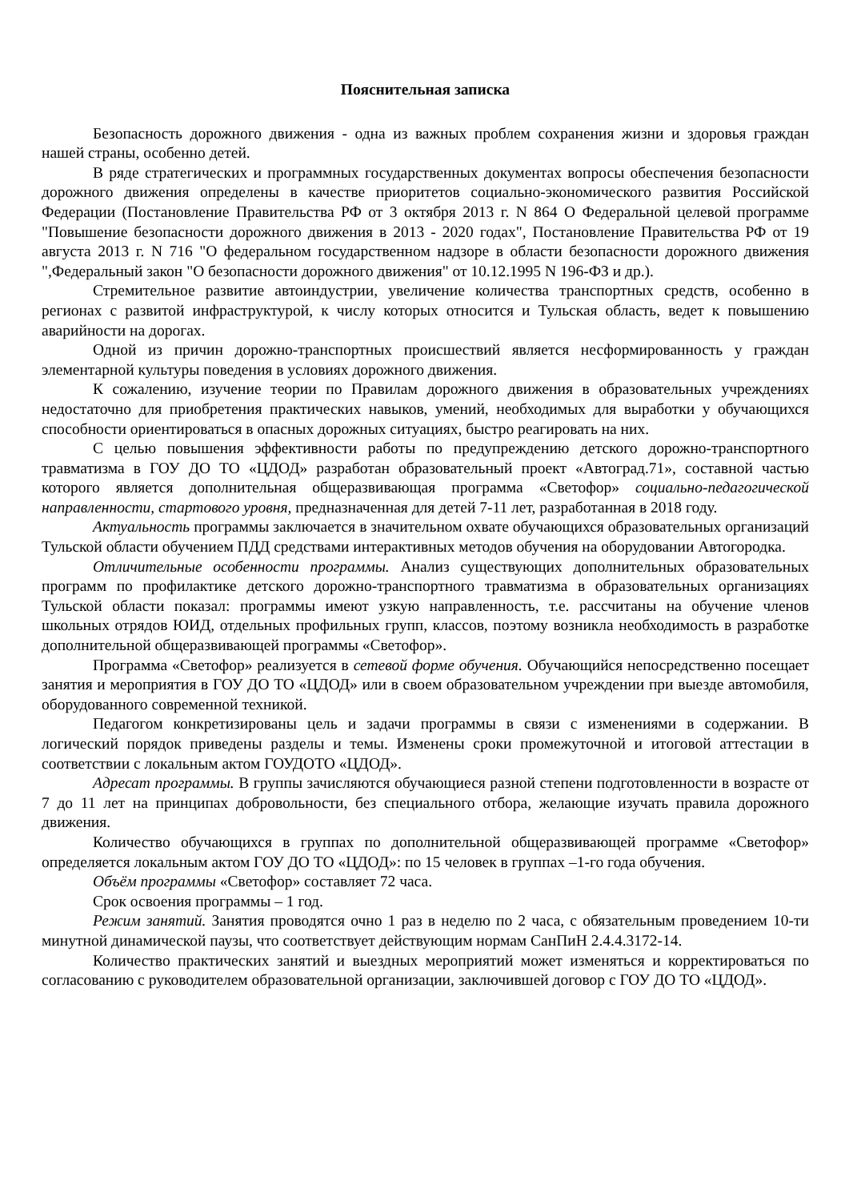Пояснительная записка
Безопасность дорожного движения - одна из важных проблем сохранения жизни и здоровья граждан нашей страны, особенно детей.
В ряде стратегических и программных государственных документах вопросы обеспечения безопасности дорожного движения определены в качестве приоритетов социально-экономического развития Российской Федерации (Постановление Правительства РФ от 3 октября 2013 г. N 864 О Федеральной целевой программе "Повышение безопасности дорожного движения в 2013 - 2020 годах", Постановление Правительства РФ от 19 августа 2013 г. N 716 "О федеральном государственном надзоре в области безопасности дорожного движения ",Федеральный закон "О безопасности дорожного движения" от 10.12.1995 N 196-ФЗ и др.).
Стремительное развитие автоиндустрии, увеличение количества транспортных средств, особенно в регионах с развитой инфраструктурой, к числу которых относится и Тульская область, ведет к повышению аварийности на дорогах.
Одной из причин дорожно-транспортных происшествий является несформированность у граждан элементарной культуры поведения в условиях дорожного движения.
К сожалению, изучение теории по Правилам дорожного движения в образовательных учреждениях недостаточно для приобретения практических навыков, умений, необходимых для выработки у обучающихся способности ориентироваться в опасных дорожных ситуациях, быстро реагировать на них.
С целью повышения эффективности работы по предупреждению детского дорожно-транспортного травматизма в ГОУ ДО ТО «ЦДОД» разработан образовательный проект «Автоград.71», составной частью которого является дополнительная общеразвивающая программа «Светофор» социально-педагогической направленности, стартового уровня, предназначенная для детей 7-11 лет, разработанная в 2018 году.
Актуальность программы заключается в значительном охвате обучающихся образовательных организаций Тульской области обучением ПДД средствами интерактивных методов обучения на оборудовании Автогородка.
Отличительные особенности программы. Анализ существующих дополнительных образовательных программ по профилактике детского дорожно-транспортного травматизма в образовательных организациях Тульской области показал: программы имеют узкую направленность, т.е. рассчитаны на обучение членов школьных отрядов ЮИД, отдельных профильных групп, классов, поэтому возникла необходимость в разработке дополнительной общеразвивающей программы «Светофор».
Программа «Светофор» реализуется в сетевой форме обучения. Обучающийся непосредственно посещает занятия и мероприятия в ГОУ ДО ТО «ЦДОД» или в своем образовательном учреждении при выезде автомобиля, оборудованного современной техникой.
Педагогом конкретизированы цель и задачи программы в связи с изменениями в содержании. В логический порядок приведены разделы и темы. Изменены сроки промежуточной и итоговой аттестации в соответствии с локальным актом ГОУДОТО «ЦДОД».
Адресат программы. В группы зачисляются обучающиеся разной степени подготовленности в возрасте от 7 до 11 лет на принципах добровольности, без специального отбора, желающие изучать правила дорожного движения.
Количество обучающихся в группах по дополнительной общеразвивающей программе «Светофор» определяется локальным актом ГОУ ДО ТО «ЦДОД»: по 15 человек в группах –1-го года обучения.
Объём программы «Светофор» составляет 72 часа.
Срок освоения программы – 1 год.
Режим занятий. Занятия проводятся очно 1 раз в неделю по 2 часа, с обязательным проведением 10-ти минутной динамической паузы, что соответствует действующим нормам СанПиН 2.4.4.3172-14.
Количество практических занятий и выездных мероприятий может изменяться и корректироваться по согласованию с руководителем образовательной организации, заключившей договор с ГОУ ДО ТО «ЦДОД».